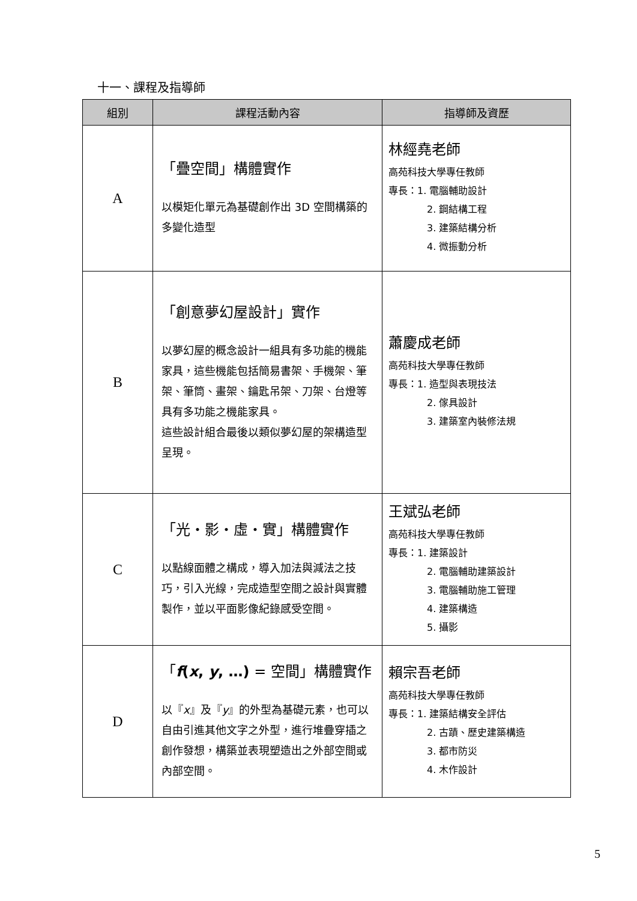十一、課程及指導師
| 組別 | 課程活動內容 | 指導師及資歷 |
| --- | --- | --- |
| A | 「疊空間」構體實作 以模矩化單元為基礎創作出 3D 空間構築的多變化造型 | 林經堯老師 高苑科技大學專任教師 專長：1. 電腦輔助設計 2. 鋼結構工程 3. 建築結構分析 4. 微振動分析 |
| B | 「創意夢幻屋設計」實作 以夢幻屋的概念設計一組具有多功能的機能家具，這些機能包括簡易書架、手機架、筆架、筆筒、畫架、鑰匙吊架、刀架、台燈等具有多功能之機能家具。 這些設計組合最後以類似夢幻屋的架構造型呈現。 | 蕭慶成老師 高苑科技大學專任教師 專長：1. 造型與表現技法 2. 傢具設計 3. 建築室內裝修法規 |
| C | 「光・影・虛・實」構體實作 以點線面體之構成，導入加法與減法之技巧，引入光線，完成造型空間之設計與實體製作，並以平面影像紀錄感受空間。 | 王斌弘老師 高苑科技大學專任教師 專長：1. 建築設計 2. 電腦輔助建築設計 3. 電腦輔助施工管理 4. 建築構造 5. 攝影 |
| D | 「 f ( x , y , …) = 空間」構體實作 以『 x 』及『 y 』的外型為基礎元素，也可以自由引進其他文字之外型，進行堆疊穿插之創作發想，構築並表現塑造出之外部空間或內部空間。 | 賴宗吾老師 高苑科技大學專任教師 專長：1. 建築結構安全評估 2. 古蹟、歷史建築構造 3. 都市防災 4. 木作設計 |
5